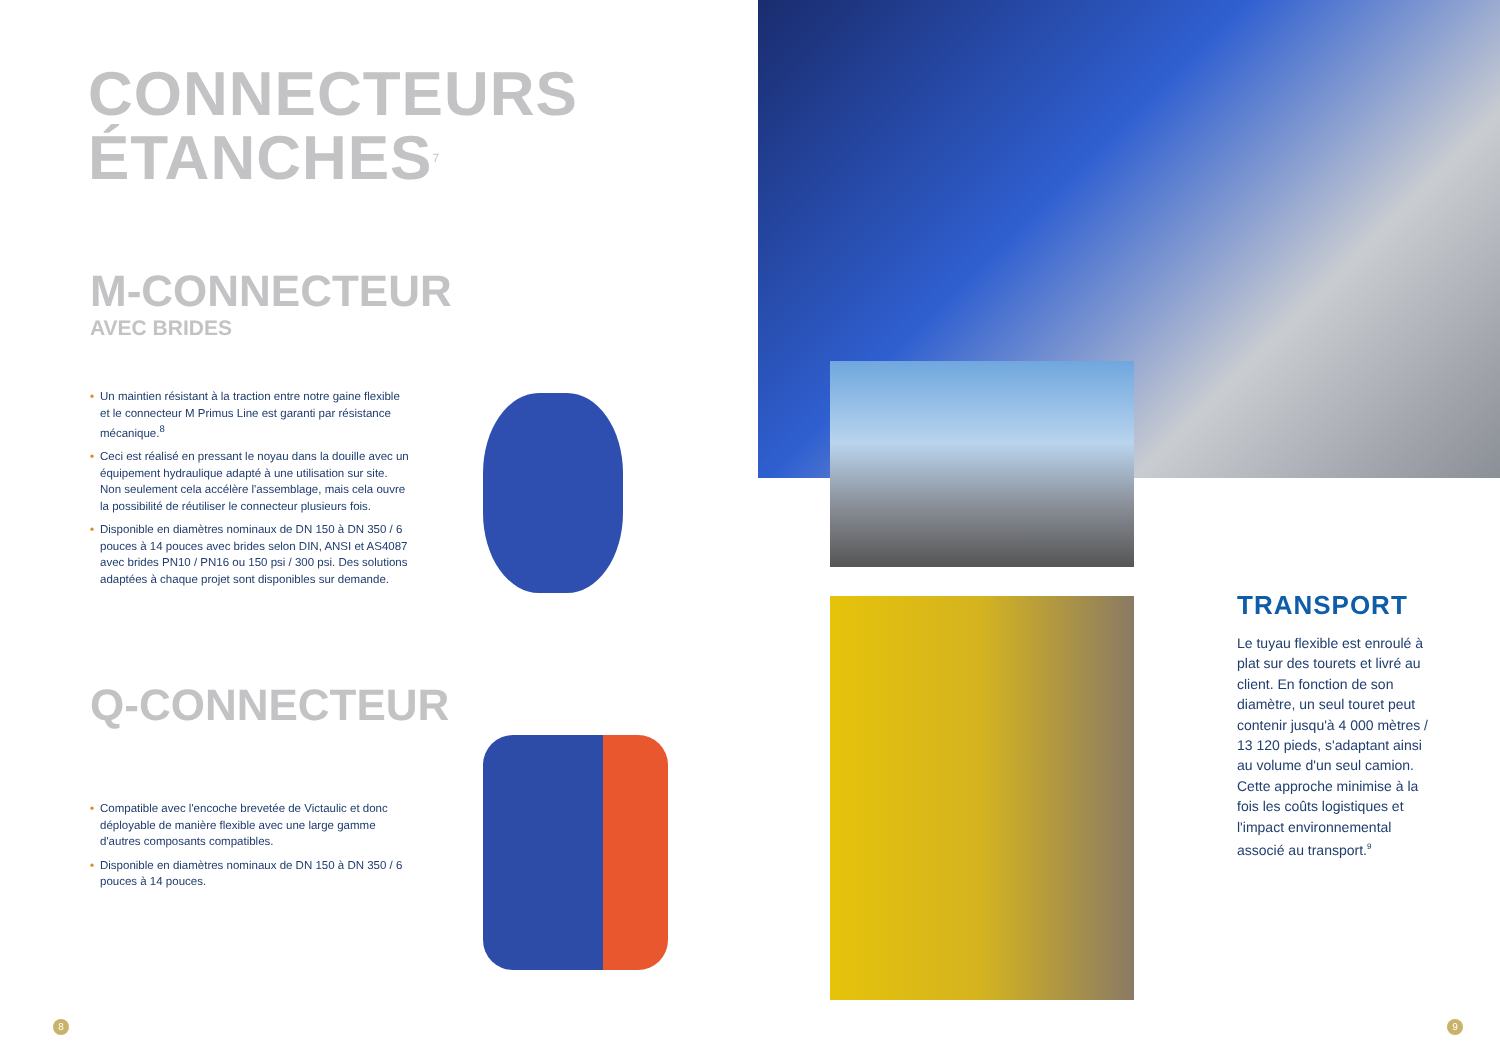CONNECTEURS
ÉTANCHES<sup>7</sup>
M-CONNECTEUR
AVEC BRIDES
• Un maintien résistant à la traction entre notre gaine flexible et le connecteur M Primus Line est garanti par résistance mécanique.<sup>8</sup>
• Ceci est réalisé en pressant le noyau dans la douille avec un équipement hydraulique adapté à une utilisation sur site. Non seulement cela accélère l'assemblage, mais cela ouvre la possibilité de réutiliser le connecteur plusieurs fois.
• Disponible en diamètres nominaux de DN 150 à DN 350 / 6 pouces à 14 pouces avec brides selon DIN, ANSI et AS4087 avec brides PN10 / PN16 ou 150 psi / 300 psi. Des solutions adaptées à chaque projet sont disponibles sur demande.
Q-CONNECTEUR
• Compatible avec l'encoche brevetée de Victaulic et donc déployable de manière flexible avec une large gamme d'autres composants compatibles.
• Disponible en diamètres nominaux de DN 150 à DN 350 / 6 pouces à 14 pouces.
8
TRANSPORT
Le tuyau flexible est enroulé à plat sur des tourets et livré au client. En fonction de son diamètre, un seul touret peut contenir jusqu'à 4 000 mètres / 13 120 pieds, s'adaptant ainsi au volume d'un seul camion. Cette approche minimise à la fois les coûts logistiques et l'impact environnemental associé au transport.<sup>9</sup>
9